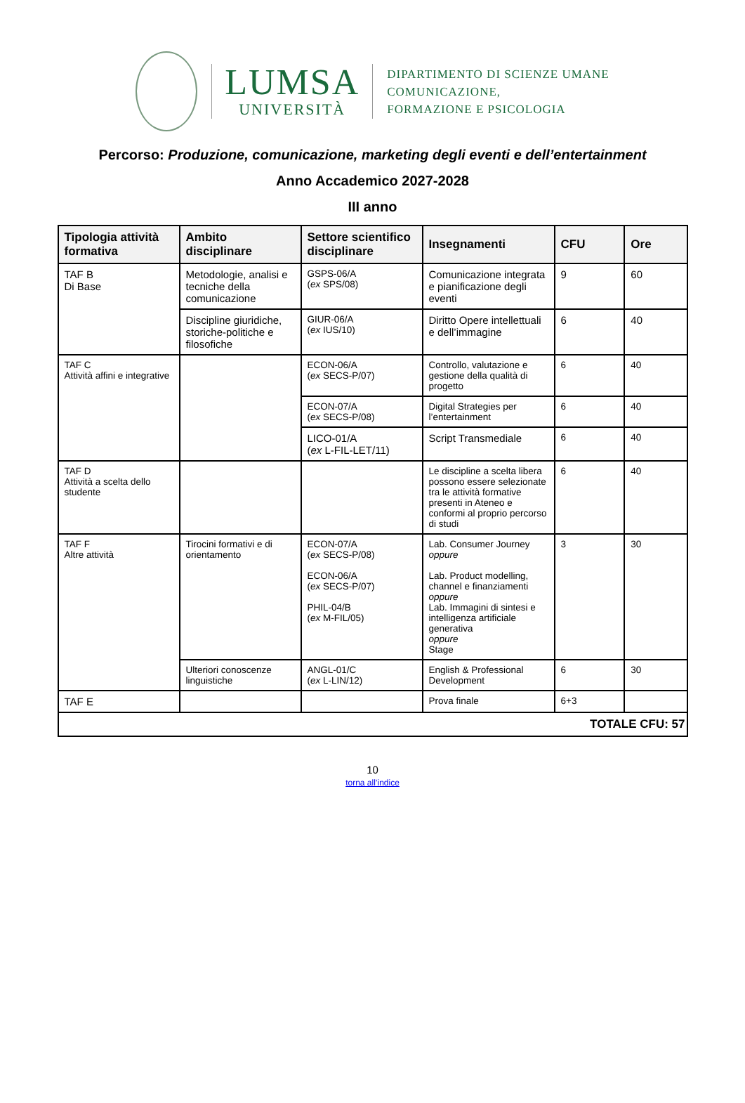LUMSA
UNIVERSITÀ
DIPARTIMENTO DI SCIENZE UMANE
COMUNICAZIONE,
FORMAZIONE E PSICOLOGIA
Percorso: Produzione, comunicazione, marketing degli eventi e dell’entertainment
Anno Accademico 2027-2028
III anno
| Tipologia attività formativa | Ambito disciplinare | Settore scientifico disciplinare | Insegnamenti | CFU | Ore |
| --- | --- | --- | --- | --- | --- |
| TAF B Di Base | Metodologie, analisi e tecniche della comunicazione | GSPS-06/A ( ex SPS/08) | Comunicazione integrata e pianificazione degli eventi | 9 | 60 |
| | Discipline giuridiche, storiche-politiche e filosofiche | GIUR-06/A ( ex IUS/10) | Diritto Opere intellettuali e dell’immagine | 6 | 40 |
| TAF C Attività affini e integrative | | ECON-06/A ( ex SECS-P/07) | Controllo, valutazione e gestione della qualità di progetto | 6 | 40 |
| | | ECON-07/A ( ex SECS-P/08) | Digital Strategies per l’entertainment | 6 | 40 |
| | | LICO-01/A ( ex L-FIL-LET/11) | Script Transmediale | 6 | 40 |
| TAF D Attività a scelta dello studente | | | Le discipline a scelta libera possono essere selezionate tra le attività formative presenti in Ateneo e conformi al proprio percorso di studi | 6 | 40 |
| TAF F Altre attività | Tirocini formativi e di orientamento | ECON-07/A ( ex SECS-P/08) ECON-06/A ( ex SECS-P/07) PHIL-04/B ( ex M-FIL/05) | Lab. Consumer Journey oppure Lab. Product modelling, channel e finanziamenti oppure Lab. Immagini di sintesi e intelligenza artificiale generativa oppure Stage | 3 | 30 |
| | Ulteriori conoscenze linguistiche | ANGL-01/C ( ex L-LIN/12) | English & Professional Development | 6 | 30 |
| TAF E | | | Prova finale | 6+3 | |
| TOTALE CFU: 57 | | | | | |
10
torna all’indice